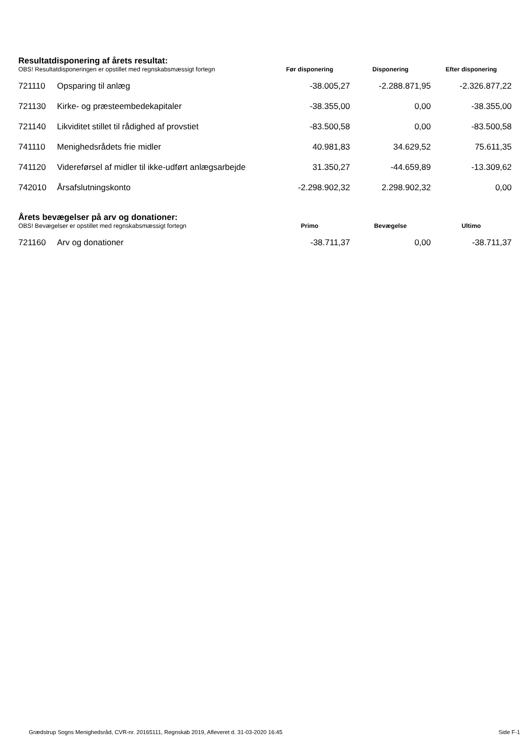Resultatdisponering af årets resultat:
| OBS! Resultatdisponeringen er opstillet med regnskabsmæssigt fortegn | | Før disponering | Disponering | Efter disponering |
| 721110 | Opsparing til anlæg | -38.005,27 | -2.288.871,95 | -2.326.877,22 |
| 721130 | Kirke- og præsteembedekapitaler | -38.355,00 | 0,00 | -38.355,00 |
| 721140 | Likviditet stillet til rådighed af provstiet | -83.500,58 | 0,00 | -83.500,58 |
| 741110 | Menighedsrådets frie midler | 40.981,83 | 34.629,52 | 75.611,35 |
| 741120 | Videreførsel af midler til ikke-udført anlægsarbejde | 31.350,27 | -44.659,89 | -13.309,62 |
| 742010 | Årsafslutningskonto | -2.298.902,32 | 2.298.902,32 | 0,00 |
Årets bevægelser på arv og donationer:
| OBS! Bevægelser er opstillet med regnskabsmæssigt fortegn | | Primo | Bevægelse | Ultimo |
| 721160 | Arv og donationer | -38.711,37 | 0,00 | -38.711,37 |
Grædstrup Sogns Menighedsråd, CVR-nr. 20165111, Regnskab 2019, Afleveret d. 31-03-2020 16:45 Side F-1